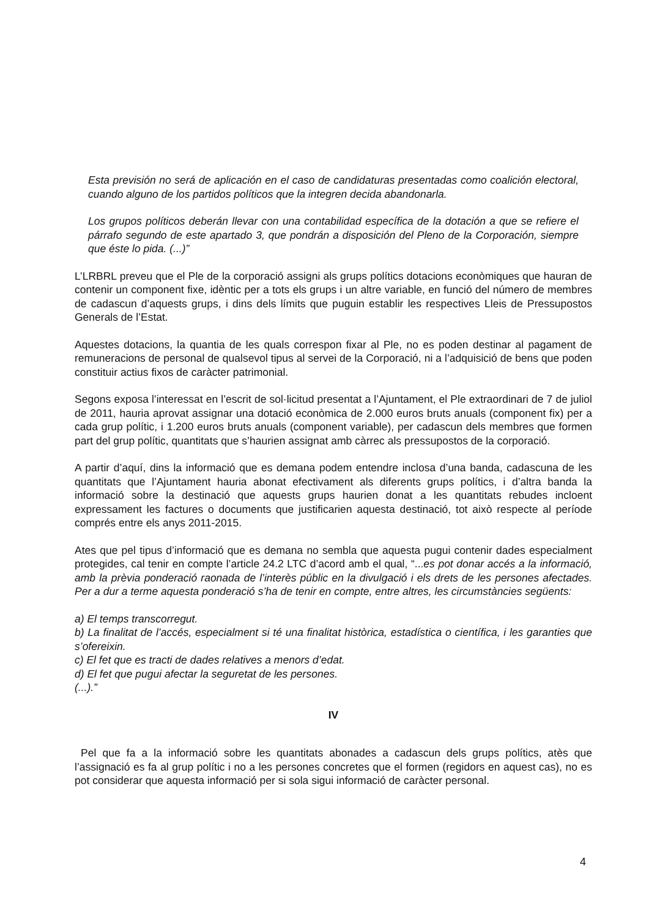Esta previsión no será de aplicación en el caso de candidaturas presentadas como coalición electoral, cuando alguno de los partidos políticos que la integren decida abandonarla.
Los grupos políticos deberán llevar con una contabilidad específica de la dotación a que se refiere el párrafo segundo de este apartado 3, que pondrán a disposición del Pleno de la Corporación, siempre que éste lo pida. (...)”
L’LRBRL preveu que el Ple de la corporació assigni als grups polítics dotacions econòmiques que hauran de contenir un component fixe, idèntic per a tots els grups i un altre variable, en funció del número de membres de cadascun d’aquests grups, i dins dels límits que puguin establir les respectives Lleis de Pressupostos Generals de l’Estat.
Aquestes dotacions, la quantia de les quals correspon fixar al Ple, no es poden destinar al pagament de remuneracions de personal de qualsevol tipus al servei de la Corporació, ni a l’adquisició de bens que poden constituir actius fixos de caràcter patrimonial.
Segons exposa l’interessat en l’escrit de sol·licitud presentat a l’Ajuntament, el Ple extraordinari de 7 de juliol de 2011, hauria aprovat assignar una dotació econòmica de 2.000 euros bruts anuals (component fix) per a cada grup polític, i 1.200 euros bruts anuals (component variable), per cadascun dels membres que formen part del grup polític, quantitats que s’haurien assignat amb càrrec als pressupostos de la corporació.
A partir d’aquí, dins la informació que es demana podem entendre inclosa d’una banda, cadascuna de les quantitats que l’Ajuntament hauria abonat efectivament als diferents grups polítics, i d’altra banda la informació sobre la destinació que aquests grups haurien donat a les quantitats rebudes incloent expressament les factures o documents que justificarien aquesta destinació, tot això respecte al període comprés entre els anys 2011-2015.
Ates que pel tipus d’informació que es demana no sembla que aquesta pugui contenir dades especialment protegides, cal tenir en compte l’article 24.2 LTC d’acord amb el qual, “...es pot donar accés a la informació, amb la prèvia ponderació raonada de l’interès públic en la divulgació i els drets de les persones afectades. Per a dur a terme aquesta ponderació s’ha de tenir en compte, entre altres, les circumstàncies següents:
a) El temps transcorregut.
b) La finalitat de l’accés, especialment si té una finalitat històrica, estadística o científica, i les garanties que s’ofereixin.
c) El fet que es tracti de dades relatives a menors d’edat.
d) El fet que pugui afectar la seguretat de les persones.
(...).”
IV
Pel que fa a la informació sobre les quantitats abonades a cadascun dels grups polítics, atès que l’assignació es fa al grup polític i no a les persones concretes que el formen (regidors en aquest cas), no es pot considerar que aquesta informació per si sola sigui informació de caràcter personal.
4